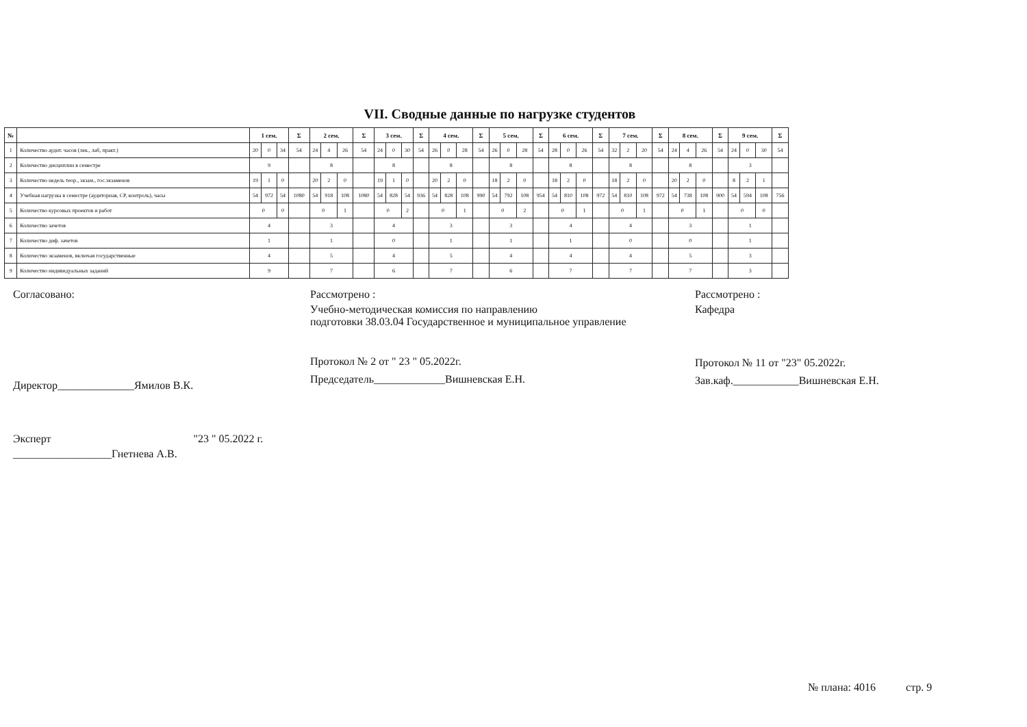VII. Сводные данные по нагрузке студентов
| № | | 1 сем. | | | Σ | 2 сем. | | | Σ | 3 сем. | | | Σ | 4 сем. | | | Σ | 5 сем. | | | Σ | 6 сем. | | | Σ | 7 сем. | | | Σ | 8 сем. | | | Σ | 9 сем. | | | Σ |
| --- | --- | --- | --- | --- | --- | --- | --- | --- | --- | --- | --- | --- | --- | --- | --- | --- | --- | --- | --- | --- | --- | --- | --- | --- | --- | --- | --- | --- | --- | --- | --- | --- | --- | --- | --- | --- | --- |
| 1 | Количество аудит. часов (лек., лаб, практ.) | 20 | 0 | 34 | 54 | 24 | 4 | 26 | 54 | 24 | 0 | 30 | 54 | 26 | 0 | 28 | 54 | 26 | 0 | 28 | 54 | 28 | 0 | 26 | 54 | 32 | 2 | 20 | 54 | 24 | 4 | 26 | 54 | 24 | 0 | 30 | 54 |
| 2 | Количество дисциплин в семестре | 9 | | | | 8 | | | | 8 | | | | 8 | | | | 8 | | | | 8 | | | | 8 | | | | 8 | | | | 3 | | | |
| 3 | Количество недель теор., экзам., гос.экзаменов | 19 | 1 | 0 | | 20 | 2 | 0 | | 19 | 1 | 0 | | 20 | 2 | 0 | | 18 | 2 | 0 | | 18 | 2 | 0 | | 18 | 2 | 0 | | 20 | 2 | 0 | | 8 | 2 | 1 | |
| 4 | Учебная нагрузка в семестре (аудиторная, СР, контроль), часы | 54 | 972 | 54 | 1080 | 54 | 918 | 108 | 1080 | 54 | 828 | 54 | 936 | 54 | 828 | 108 | 990 | 54 | 792 | 108 | 954 | 54 | 810 | 108 | 972 | 54 | 810 | 108 | 972 | 54 | 738 | 108 | 900 | 54 | 594 | 108 | 756 |
| 5 | Количество курсовых проектов и работ | 0 | | 0 | | 0 | | 1 | | 0 | | 2 | | 0 | | 1 | | 0 | | 2 | | 0 | | 1 | | 0 | | 1 | | 0 | | 1 | | 0 | | 0 | |
| 6 | Количество зачетов | 4 | | | | 3 | | | | 4 | | | | 3 | | | | 3 | | | | 4 | | | | 4 | | | | 3 | | | | 1 | | | |
| 7 | Количество диф. зачетов | 1 | | | | 1 | | | | 0 | | | | 1 | | | | 1 | | | | 1 | | | | 0 | | | | 0 | | | | 1 | | | |
| 8 | Количество экзаменов, включая государственные | 4 | | | | 5 | | | | 4 | | | | 5 | | | | 4 | | | | 4 | | | | 4 | | | | 5 | | | | 3 | | | |
| 9 | Количество индивидуальных заданий | 9 | | | | 7 | | | | 6 | | | | 7 | | | | 6 | | | | 7 | | | | 7 | | | | 7 | | | | 3 | | | |
Согласовано:
Директор______________Ямилов В.К.
Эксперт "23 " 05.2022 г.
__________________Гнетнева А.В.
Рассмотрено :
Учебно-методическая комиссия по направлению
подготовки 38.03.04 Государственное и муниципальное управление
Протокол № 2 от " 23 " 05.2022г.
Председатель_____________Вишневская Е.Н.
Рассмотрено :
Кафедра
Протокол № 11 от "23" 05.2022г.
Зав.каф.____________Вишневская Е.Н.
№ плана: 4016 стр. 9